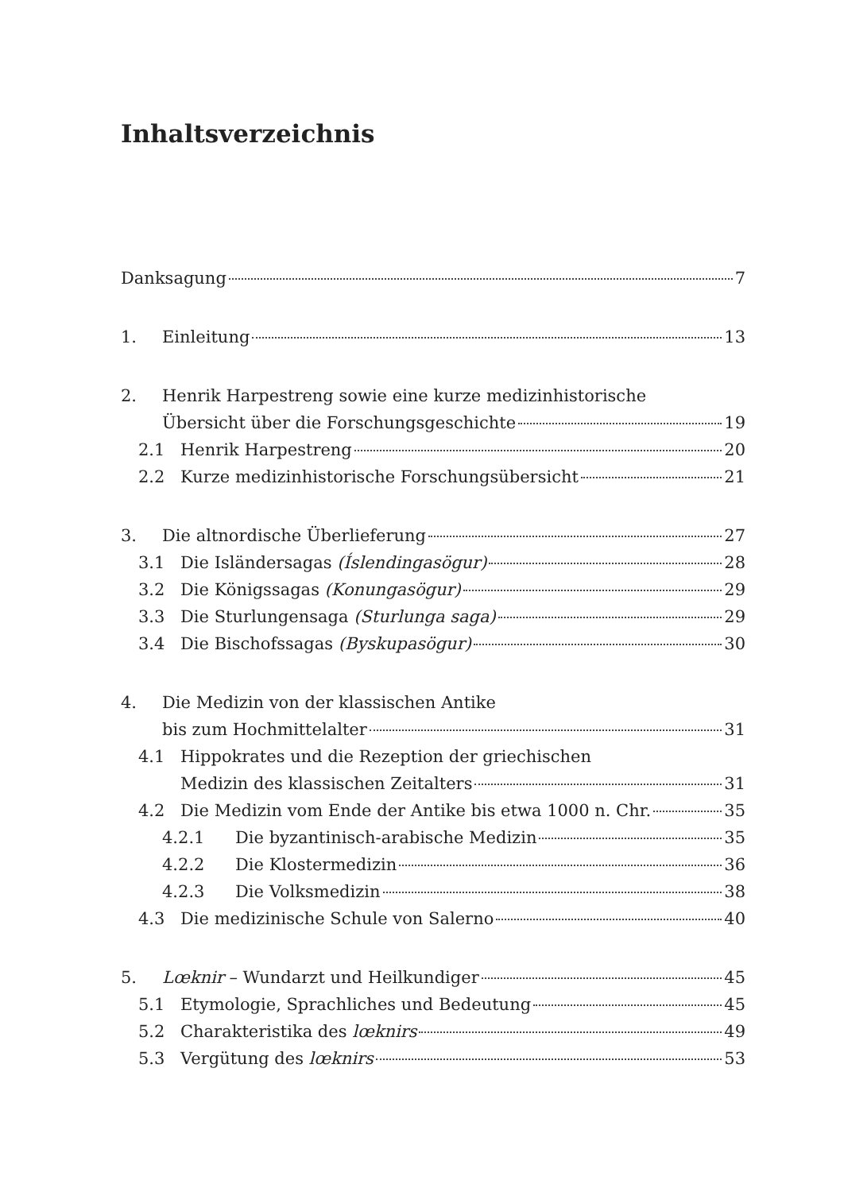Inhaltsverzeichnis
Danksagung 7
1. Einleitung 13
2. Henrik Harpestreng sowie eine kurze medizinhistorische
Übersicht über die Forschungsgeschichte 19
2.1 Henrik Harpestreng 20
2.2 Kurze medizinhistorische Forschungsübersicht 21
3. Die altnordische Überlieferung 27
3.1 Die Isländersagas (Íslendingasögur) 28
3.2 Die Königssagas (Konungasögur) 29
3.3 Die Sturlungensaga (Sturlunga saga) 29
3.4 Die Bischofssagas (Byskupasögur) 30
4. Die Medizin von der klassischen Antike
bis zum Hochmittelalter 31
4.1 Hippokrates und die Rezeption der griechischen
Medizin des klassischen Zeitalters 31
4.2 Die Medizin vom Ende der Antike bis etwa 1000 n. Chr. 35
4.2.1 Die byzantinisch-arabische Medizin 35
4.2.2 Die Klostermedizin 36
4.2.3 Die Volksmedizin 38
4.3 Die medizinische Schule von Salerno 40
5. Lœknir – Wundarzt und Heilkundiger 45
5.1 Etymologie, Sprachliches und Bedeutung 45
5.2 Charakteristika des lœknirs 49
5.3 Vergütung des lœknirs 53